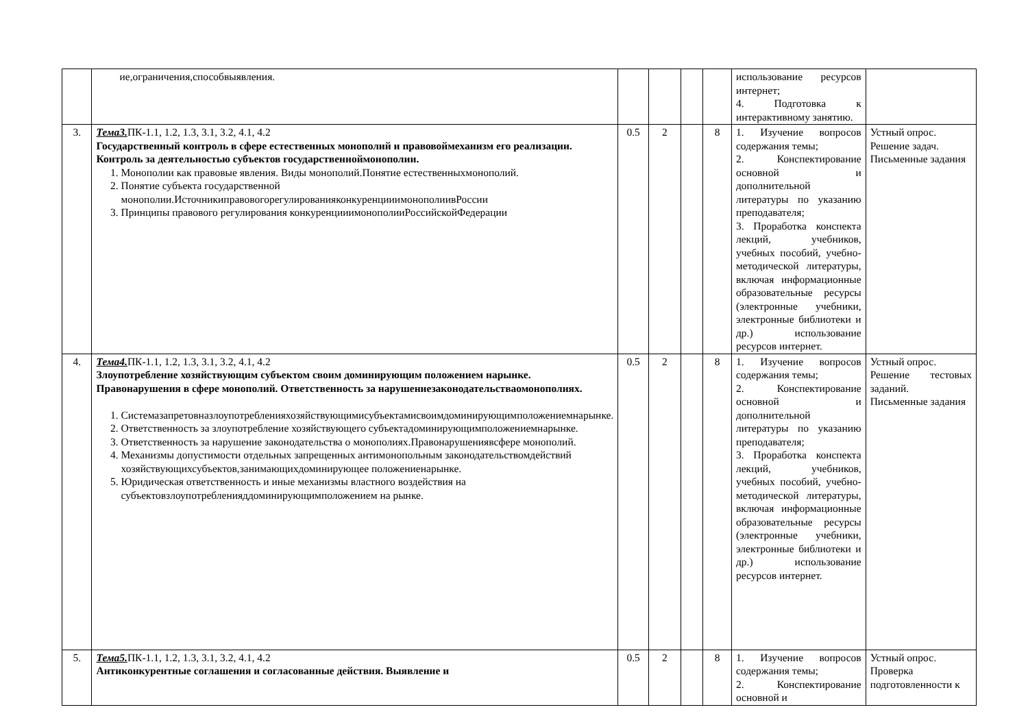| | ие,ограничения,способвыявления. | | | | | использование ресурсов интернет; 4. Подготовка к интерактивному занятию. | |
| 3. | Тема3. ПК-1.1, 1.2, 1.3, 3.1, 3.2, 4.1, 4.2 Государственный контроль в сфере естественных монополий и правовоймеханизм его реализации. Контроль за деятельностью субъектов государственноймонополии. 1. Монополии как правовые явления. Виды монополий.Понятие естественныхмонополий. 2. Понятие субъекта государственной монополии.ИсточникиправовогорегулированияконкуренцииимонополиивРоссии 3. Принципы правового регулирования конкуренцииимонополииРоссийскойФедерации | 0.5 | 2 | | 8 | 1. Изучение вопросов содержания темы; 2. Конспектирование основной и дополнительной литературы по указанию преподавателя; 3. Проработка конспекта лекций, учебников, учебных пособий, учебно-методической литературы, включая информационные образовательные ресурсы (электронные учебники, электронные библиотеки и др.) использование ресурсов интернет. | Устный опрос. Решение задач. Письменные задания |
| 4. | Тема4. ПК-1.1, 1.2, 1.3, 3.1, 3.2, 4.1, 4.2 Злоупотребление хозяйствующим субъектом своим доминирующим положением нарынке. Правонарушения в сфере монополий. Ответственность за нарушениезаконодательстваомонополиях. 1. Системазапретовназлоупотребленияхозяйствующимисубъектамисвоимдоминирующимположениемнарынке. 2. Ответственность за злоупотребление хозяйствующего субъектадоминирующимположениемнарынке. 3. Ответственность за нарушение законодательства о монополиях.Правонарушениявсфере монополий. 4. Механизмы допустимости отдельных запрещенных антимонопольным законодательствомдействий хозяйствующихсубъектов,занимающихдоминирующее положениенарынке. 5. Юридическая ответственность и иные механизмы властного воздействия на субъектовзлоупотребленияддоминирующимположением на рынке. | 0.5 | 2 | | 8 | 1. Изучение вопросов содержания темы; 2. Конспектирование основной и дополнительной литературы по указанию преподавателя; 3. Проработка конспекта лекций, учебников, учебных пособий, учебно-методической литературы, включая информационные образовательные ресурсы (электронные учебники, электронные библиотеки и др.) использование ресурсов интернет. | Устный опрос. Решение тестовых заданий. Письменные задания |
| 5. | Тема5. ПК-1.1, 1.2, 1.3, 3.1, 3.2, 4.1, 4.2 Антиконкурентные соглашения и согласованные действия. Выявление и | 0.5 | 2 | | 8 | 1. Изучение вопросов содержания темы; 2. Конспектирование основной и | Устный опрос. Проверка подготовленности к |